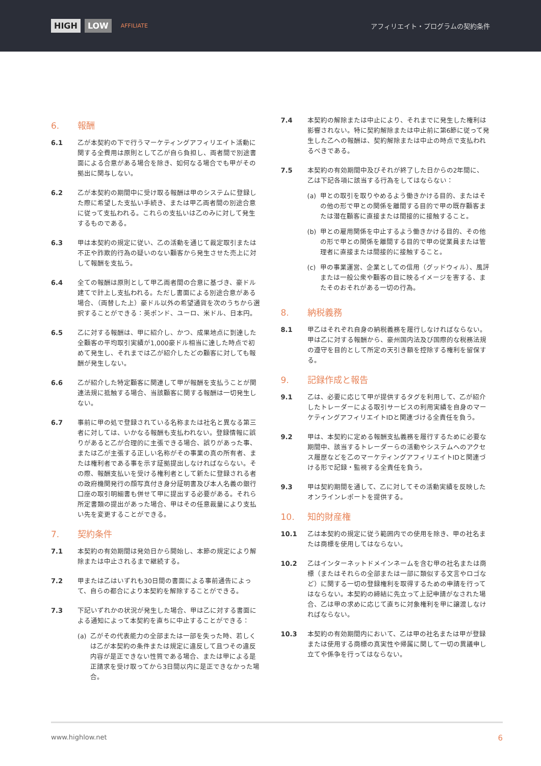HIGH LOW AFFILIATE
アフィリエイト・プログラムの契約条件
6. 報酬
6.1 乙が本契約の下で行うマーケティングアフィリエイト活動に関する全費用は原則として乙が自ら負担し、両者間で別途書面による合意がある場合を除き、如何なる場合でも甲がその拠出に関与しない。
6.2 乙が本契約の期間中に受け取る報酬は甲のシステムに登録した際に希望した支払い手続き、または甲乙両者間の別途合意に従って支払われる。これらの支払いは乙のみに対して発生するものである。
6.3 甲は本契約の規定に従い、乙の活動を通じて裁定取引または不正や詐欺的行為の疑いのない顧客から発生させた売上に対して報酬を支払う。
6.4 全ての報酬は原則として甲乙両者間の合意に基づき、豪ドル建てで計上し支払われる。ただし書面による別途合意がある場合、（両替した上）豪ドル以外の希望通貨を次のうちから選択することができる：英ポンド、ユーロ、米ドル、日本円。
6.5 乙に対する報酬は、甲に紹介し、かつ、成果地点に到達した全顧客の平均取引実績が1,000豪ドル相当に達した時点で初めて発生し、それまでは乙が紹介したどの顧客に対しても報酬が発生しない。
6.6 乙が紹介した特定顧客に関連して甲が報酬を支払うことが関連法規に抵触する場合、当該顧客に関する報酬は一切発生しない。
6.7 事前に甲の処で登録されている名称または社名と異なる第三者に対しては、いかなる報酬も支払われない。登録情報に誤りがあると乙が合理的に主張できる場合、誤りがあった事、または乙が主張する正しい名称がその事業の真の所有者、または権利者である事を示す証拠提出しなければならない。その際、報酬支払いを受ける権利者として新たに登録される者の政府機関発行の顔写真付き身分証明書及び本人名義の銀行口座の取引明細書も併せて甲に提出する必要がある。それら所定書類の提出があった場合、甲はその任意裁量により支払い先を変更することができる。
7. 契約条件
7.1 本契約の有効期間は発効日から開始し、本節の規定により解除または中止されるまで継続する。
7.2 甲または乙はいずれも30日間の書面による事前通告によって、自らの都合により本契約を解除することができる。
7.3 下記いずれかの状況が発生した場合、甲は乙に対する書面による通知によって本契約を直ちに中止することができる：
(a) 乙がその代表能力の全部または一部を失った時、若しくは乙が本契約の条件または規定に違反して且つその違反内容が是正できない性質である場合、または甲による是正請求を受け取ってから3日間以内に是正できなかった場合。
7.4 本契約の解除または中止により、それまでに発生した権利は影響されない。特に契約解除または中止前に第6節に従って発生した乙への報酬は、契約解除または中止の時点で支払われるべきである。
7.5 本契約の有効期間中及びそれが終了した日からの2年間に、乙は下記各項に該当する行為をしてはならない：
(a) 甲との取引を取りやめるよう働きかける目的、またはその他の形で甲との関係を離間する目的で甲の既存顧客または潜在顧客に直接または間接的に接触すること。
(b) 甲との雇用関係を中止するよう働きかける目的、その他の形で甲との関係を離間する目的で甲の従業員または管理者に直接または間接的に接触すること。
(c) 甲の事業運営、企業としての信用（グッドウィル）、風評または一般公衆や顧客の目に映るイメージを害する、またそのおそれがある一切の行為。
8. 納税義務
8.1 甲乙はそれぞれ自身の納税義務を履行しなければならない。甲は乙に対する報酬から、豪州国内法及び国際的な税務法規の遵守を目的として所定の天引き額を控除する権利を留保する。
9. 記録作成と報告
9.1 乙は、必要に応じて甲が提供するタグを利用して、乙が紹介したトレーダーによる取引サービスの利用実績を自身のマーケティングアフィリエイトIDと関連づける全責任を負う。
9.2 甲は、本契約に定める報酬支払義務を履行するために必要な期間中、該当するトレーダーらの活動やシステムへのアクセス履歴などを乙のマーケティングアフィリエイトIDと関連づける形で記録・監視する全責任を負う。
9.3 甲は契約期間を通して、乙に対してその活動実績を反映したオンラインレポートを提供する。
10. 知的財産権
10.1 乙は本契約の規定に従う範囲内での使用を除き、甲の社名または商標を使用してはならない。
10.2 乙はインターネットドメインネームを含む甲の社名または商標（またはそれらの全部または一部に類似する文言やロゴなど）に関する一切の登録権利を取得するための申請を行ってはならない。本契約の締結に先立って上記申請がなされた場合、乙は甲の求めに応じて直ちに対象権利を甲に譲渡しなければならない。
10.3 本契約の有効期間内において、乙は甲の社名または甲が登録または使用する商標の真実性や帰属に関して一切の異議申し立てや係争を行ってはならない。
www.highlow.net 6